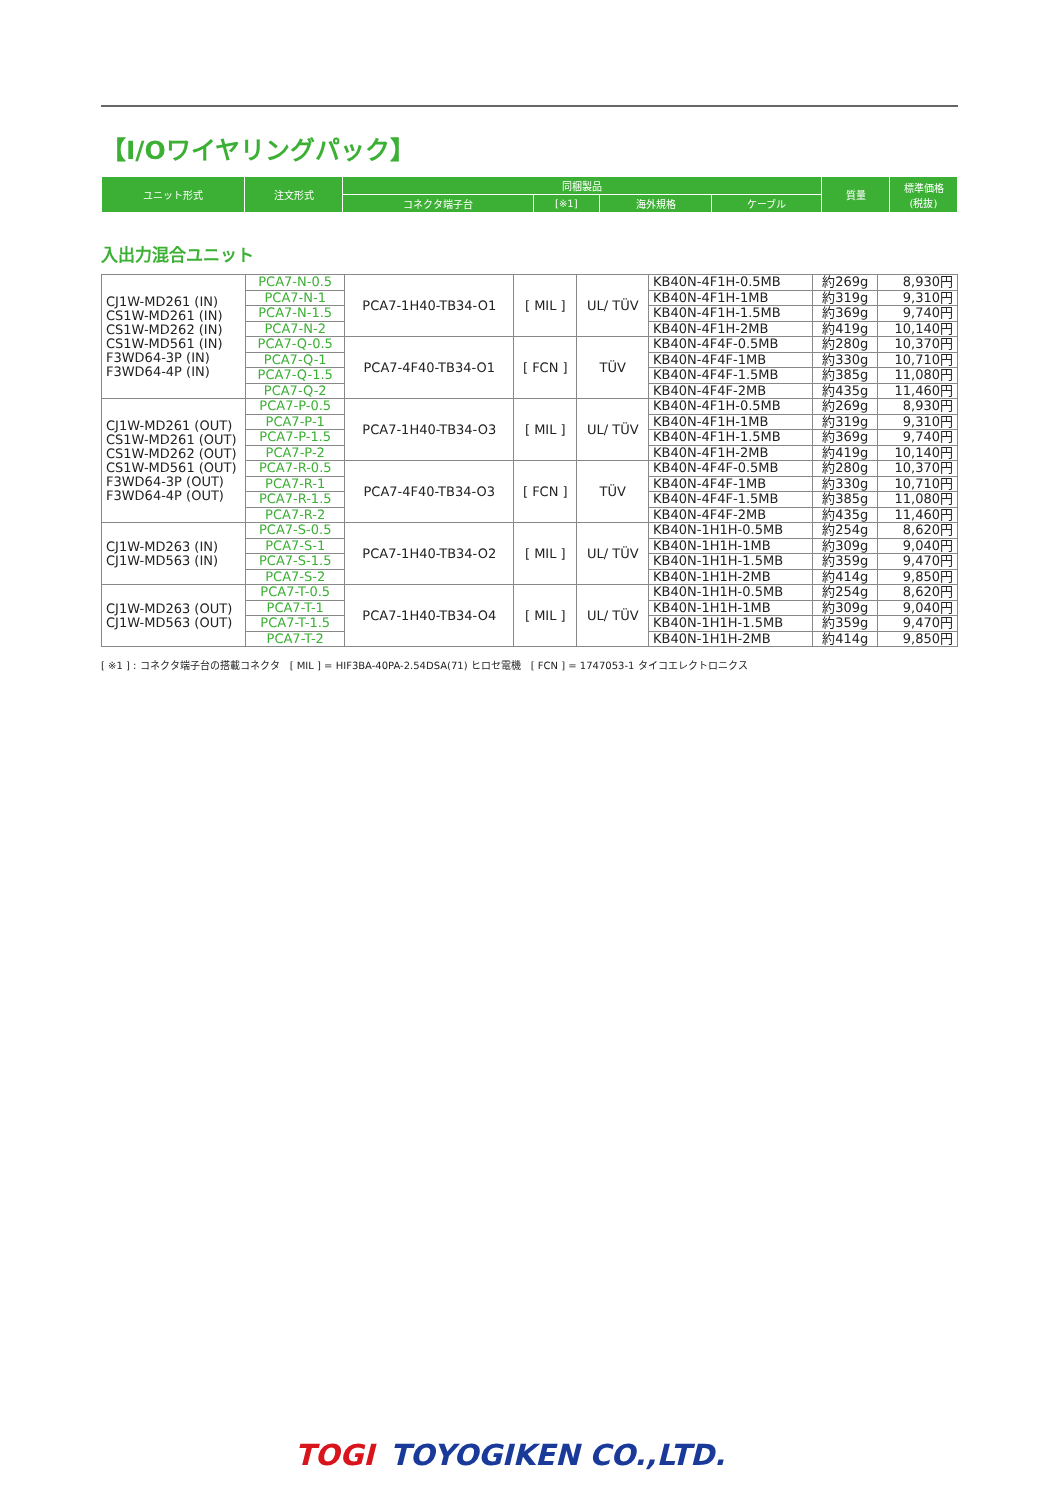【I/Oワイヤリングパック】
| ユニット形式 | 注文形式 | 同梱製品 | | | | 質量 | 標準価格 (税抜) |
| | | コネクタ端子台 | [※1] | 海外規格 | ケーブル | | |
入出力混合ユニット
| CJ1W-MD261 (IN) CS1W-MD261 (IN) CS1W-MD262 (IN) CS1W-MD561 (IN) F3WD64-3P (IN) F3WD64-4P (IN) | PCA7-N-0.5 | PCA7-1H40-TB34-O1 | [ MIL ] | UL/ TÜV | KB40N-4F1H-0.5MB | 約269g | 8,930円 |
| | PCA7-N-1 | | | | KB40N-4F1H-1MB | 約319g | 9,310円 |
| | PCA7-N-1.5 | | | | KB40N-4F1H-1.5MB | 約369g | 9,740円 |
| | PCA7-N-2 | | | | KB40N-4F1H-2MB | 約419g | 10,140円 |
| | PCA7-Q-0.5 | PCA7-4F40-TB34-O1 | [ FCN ] | TÜV | KB40N-4F4F-0.5MB | 約280g | 10,370円 |
| | PCA7-Q-1 | | | | KB40N-4F4F-1MB | 約330g | 10,710円 |
| | PCA7-Q-1.5 | | | | KB40N-4F4F-1.5MB | 約385g | 11,080円 |
| | PCA7-Q-2 | | | | KB40N-4F4F-2MB | 約435g | 11,460円 |
| CJ1W-MD261 (OUT) CS1W-MD261 (OUT) CS1W-MD262 (OUT) CS1W-MD561 (OUT) F3WD64-3P (OUT) F3WD64-4P (OUT) | PCA7-P-0.5 | PCA7-1H40-TB34-O3 | [ MIL ] | UL/ TÜV | KB40N-4F1H-0.5MB | 約269g | 8,930円 |
| | PCA7-P-1 | | | | KB40N-4F1H-1MB | 約319g | 9,310円 |
| | PCA7-P-1.5 | | | | KB40N-4F1H-1.5MB | 約369g | 9,740円 |
| | PCA7-P-2 | | | | KB40N-4F1H-2MB | 約419g | 10,140円 |
| | PCA7-R-0.5 | PCA7-4F40-TB34-O3 | [ FCN ] | TÜV | KB40N-4F4F-0.5MB | 約280g | 10,370円 |
| | PCA7-R-1 | | | | KB40N-4F4F-1MB | 約330g | 10,710円 |
| | PCA7-R-1.5 | | | | KB40N-4F4F-1.5MB | 約385g | 11,080円 |
| | PCA7-R-2 | | | | KB40N-4F4F-2MB | 約435g | 11,460円 |
| CJ1W-MD263 (IN) CJ1W-MD563 (IN) | PCA7-S-0.5 | PCA7-1H40-TB34-O2 | [ MIL ] | UL/ TÜV | KB40N-1H1H-0.5MB | 約254g | 8,620円 |
| | PCA7-S-1 | | | | KB40N-1H1H-1MB | 約309g | 9,040円 |
| | PCA7-S-1.5 | | | | KB40N-1H1H-1.5MB | 約359g | 9,470円 |
| | PCA7-S-2 | | | | KB40N-1H1H-2MB | 約414g | 9,850円 |
| CJ1W-MD263 (OUT) CJ1W-MD563 (OUT) | PCA7-T-0.5 | PCA7-1H40-TB34-O4 | [ MIL ] | UL/ TÜV | KB40N-1H1H-0.5MB | 約254g | 8,620円 |
| | PCA7-T-1 | | | | KB40N-1H1H-1MB | 約309g | 9,040円 |
| | PCA7-T-1.5 | | | | KB40N-1H1H-1.5MB | 約359g | 9,470円 |
| | PCA7-T-2 | | | | KB40N-1H1H-2MB | 約414g | 9,850円 |
[ ※1 ] : コネクタ端子台の搭載コネクタ　[ MIL ] = HIF3BA-40PA-2.54DSA(71) ヒロセ電機　[ FCN ] = 1747053-1 タイコエレクトロニクス
TOGI TOYOGIKEN CO.,LTD.